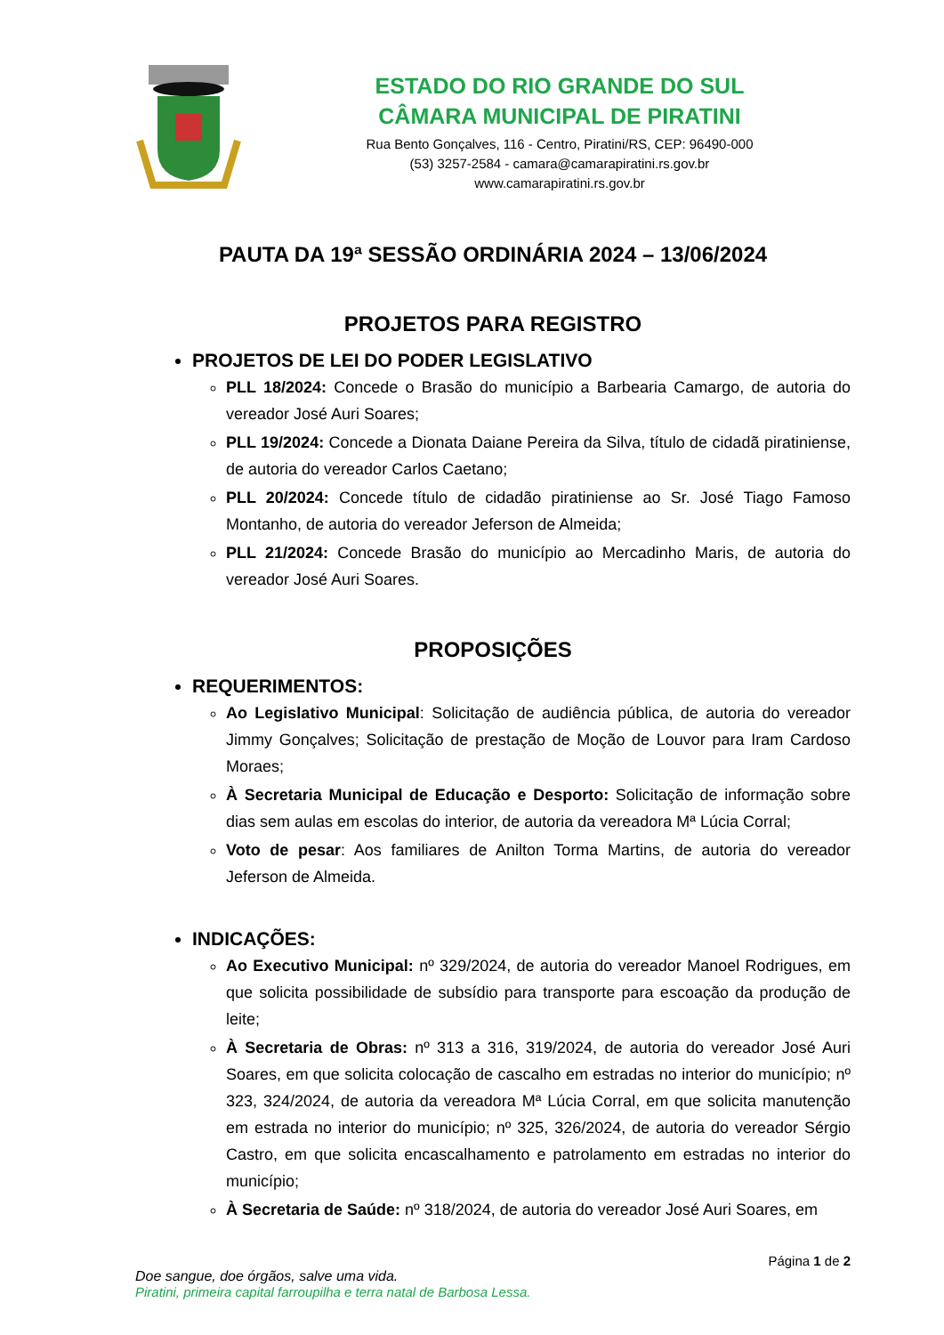ESTADO DO RIO GRANDE DO SUL
CÂMARA MUNICIPAL DE PIRATINI
Rua Bento Gonçalves, 116 - Centro, Piratini/RS, CEP: 96490-000
(53) 3257-2584 - camara@camarapiratini.rs.gov.br
www.camarapiratini.rs.gov.br
PAUTA DA 19ª SESSÃO ORDINÁRIA 2024 – 13/06/2024
PROJETOS PARA REGISTRO
PROJETOS DE LEI DO PODER LEGISLATIVO
PLL 18/2024: Concede o Brasão do município a Barbearia Camargo, de autoria do vereador José Auri Soares;
PLL 19/2024: Concede a Dionata Daiane Pereira da Silva, título de cidadã piratiniense, de autoria do vereador Carlos Caetano;
PLL 20/2024: Concede título de cidadão piratiniense ao Sr. José Tiago Famoso Montanho, de autoria do vereador Jeferson de Almeida;
PLL 21/2024: Concede Brasão do município ao Mercadinho Maris, de autoria do vereador José Auri Soares.
PROPOSIÇÕES
REQUERIMENTOS:
Ao Legislativo Municipal: Solicitação de audiência pública, de autoria do vereador Jimmy Gonçalves; Solicitação de prestação de Moção de Louvor para Iram Cardoso Moraes;
À Secretaria Municipal de Educação e Desporto: Solicitação de informação sobre dias sem aulas em escolas do interior, de autoria da vereadora Mª Lúcia Corral;
Voto de pesar: Aos familiares de Anilton Torma Martins, de autoria do vereador Jeferson de Almeida.
INDICAÇÕES:
Ao Executivo Municipal: nº 329/2024, de autoria do vereador Manoel Rodrigues, em que solicita possibilidade de subsídio para transporte para escoação da produção de leite;
À Secretaria de Obras: nº 313 a 316, 319/2024, de autoria do vereador José Auri Soares, em que solicita colocação de cascalho em estradas no interior do município; nº 323, 324/2024, de autoria da vereadora Mª Lúcia Corral, em que solicita manutenção em estrada no interior do município; nº 325, 326/2024, de autoria do vereador Sérgio Castro, em que solicita encascalhamento e patrolamento em estradas no interior do município;
À Secretaria de Saúde: nº 318/2024, de autoria do vereador José Auri Soares, em
Página 1 de 2
Doe sangue, doe órgãos, salve uma vida.
Piratini, primeira capital farroupilha e terra natal de Barbosa Lessa.